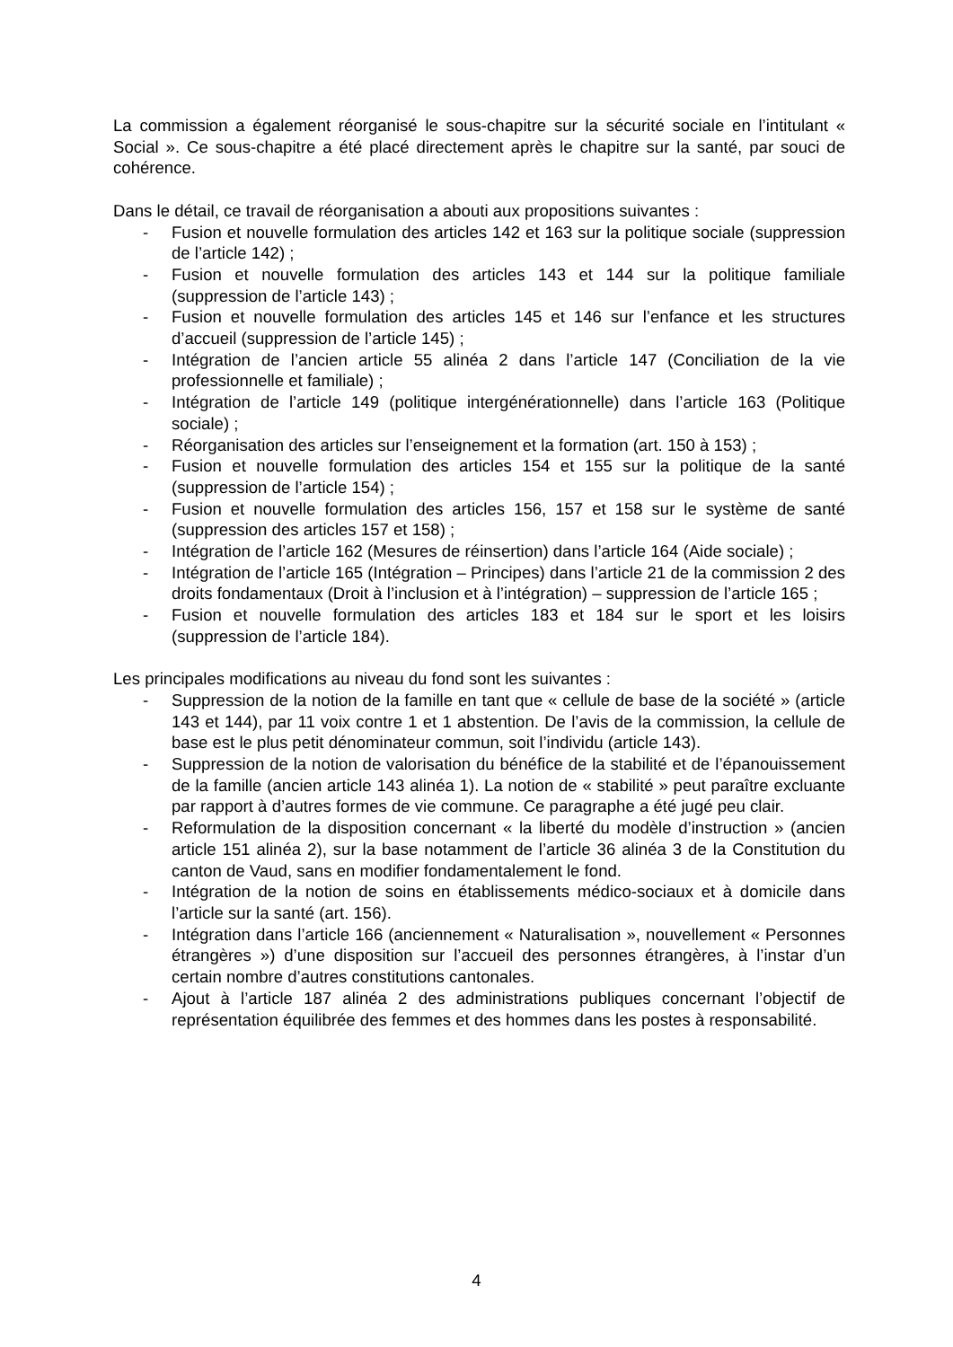La commission a également réorganisé le sous-chapitre sur la sécurité sociale en l’intitulant « Social ». Ce sous-chapitre a été placé directement après le chapitre sur la santé, par souci de cohérence.
Dans le détail, ce travail de réorganisation a abouti aux propositions suivantes :
- Fusion et nouvelle formulation des articles 142 et 163 sur la politique sociale (suppression de l’article 142) ;
- Fusion et nouvelle formulation des articles 143 et 144 sur la politique familiale (suppression de l’article 143) ;
- Fusion et nouvelle formulation des articles 145 et 146 sur l’enfance et les structures d’accueil (suppression de l’article 145) ;
- Intégration de l’ancien article 55 alinéa 2 dans l’article 147 (Conciliation de la vie professionnelle et familiale) ;
- Intégration de l’article 149 (politique intergénérationnelle) dans l’article 163 (Politique sociale) ;
- Réorganisation des articles sur l’enseignement et la formation (art. 150 à 153) ;
- Fusion et nouvelle formulation des articles 154 et 155 sur la politique de la santé (suppression de l’article 154) ;
- Fusion et nouvelle formulation des articles 156, 157 et 158 sur le système de santé (suppression des articles 157 et 158) ;
- Intégration de l’article 162 (Mesures de réinsertion) dans l’article 164 (Aide sociale) ;
- Intégration de l’article 165 (Intégration – Principes) dans l’article 21 de la commission 2 des droits fondamentaux (Droit à l’inclusion et à l’intégration) – suppression de l’article 165 ;
- Fusion et nouvelle formulation des articles 183 et 184 sur le sport et les loisirs (suppression de l’article 184).
Les principales modifications au niveau du fond sont les suivantes :
- Suppression de la notion de la famille en tant que « cellule de base de la société » (article 143 et 144), par 11 voix contre 1 et 1 abstention. De l’avis de la commission, la cellule de base est le plus petit dénominateur commun, soit l’individu (article 143).
- Suppression de la notion de valorisation du bénéfice de la stabilité et de l’épanouissement de la famille (ancien article 143 alinéa 1). La notion de « stabilité » peut paraître excluante par rapport à d’autres formes de vie commune. Ce paragraphe a été jugé peu clair.
- Reformulation de la disposition concernant « la liberté du modèle d’instruction » (ancien article 151 alinéa 2), sur la base notamment de l’article 36 alinéa 3 de la Constitution du canton de Vaud, sans en modifier fondamentalement le fond.
- Intégration de la notion de soins en établissements médico-sociaux et à domicile dans l’article sur la santé (art. 156).
- Intégration dans l’article 166 (anciennement « Naturalisation », nouvellement « Personnes étrangères ») d’une disposition sur l’accueil des personnes étrangères, à l’instar d’un certain nombre d’autres constitutions cantonales.
- Ajout à l’article 187 alinéa 2 des administrations publiques concernant l’objectif de représentation équilibrée des femmes et des hommes dans les postes à responsabilité.
4